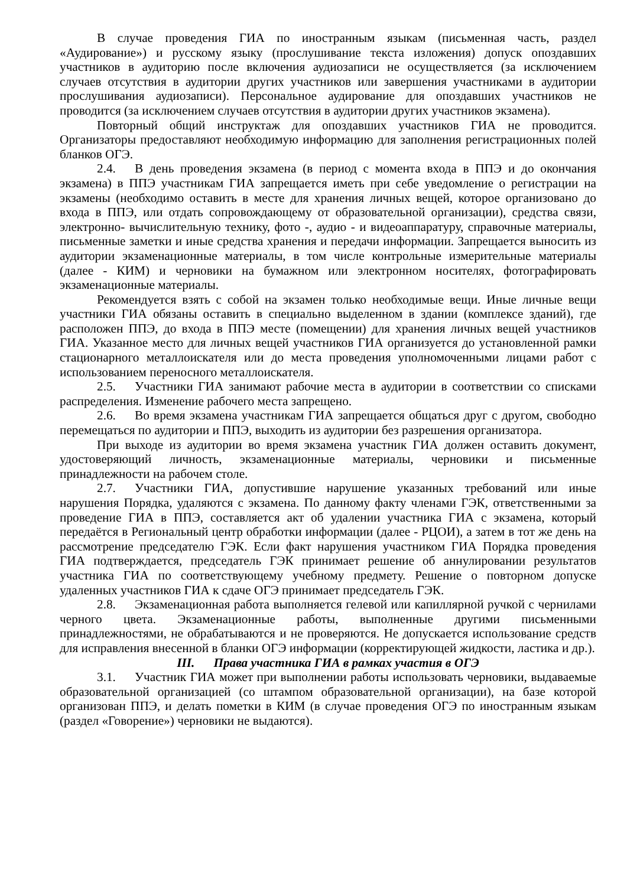В случае проведения ГИА по иностранным языкам (письменная часть, раздел «Аудирование») и русскому языку (прослушивание текста изложения) допуск опоздавших участников в аудиторию после включения аудиозаписи не осуществляется (за исключением случаев отсутствия в аудитории других участников или завершения участниками в аудитории прослушивания аудиозаписи). Персональное аудирование для опоздавших участников не проводится (за исключением случаев отсутствия в аудитории других участников экзамена).
Повторный общий инструктаж для опоздавших участников ГИА не проводится. Организаторы предоставляют необходимую информацию для заполнения регистрационных полей бланков ОГЭ.
2.4. В день проведения экзамена (в период с момента входа в ППЭ и до окончания экзамена) в ППЭ участникам ГИА запрещается иметь при себе уведомление о регистрации на экзамены (необходимо оставить в месте для хранения личных вещей, которое организовано до входа в ППЭ, или отдать сопровождающему от образовательной организации), средства связи, электронно- вычислительную технику, фото -, аудио - и видеоаппаратуру, справочные материалы, письменные заметки и иные средства хранения и передачи информации. Запрещается выносить из аудитории экзаменационные материалы, в том числе контрольные измерительные материалы (далее - КИМ) и черновики на бумажном или электронном носителях, фотографировать экзаменационные материалы.
Рекомендуется взять с собой на экзамен только необходимые вещи. Иные личные вещи участники ГИА обязаны оставить в специально выделенном в здании (комплексе зданий), где расположен ППЭ, до входа в ППЭ месте (помещении) для хранения личных вещей участников ГИА. Указанное место для личных вещей участников ГИА организуется до установленной рамки стационарного металлоискателя или до места проведения уполномоченными лицами работ с использованием переносного металлоискателя.
2.5. Участники ГИА занимают рабочие места в аудитории в соответствии со списками распределения. Изменение рабочего места запрещено.
2.6. Во время экзамена участникам ГИА запрещается общаться друг с другом, свободно перемещаться по аудитории и ППЭ, выходить из аудитории без разрешения организатора.
При выходе из аудитории во время экзамена участник ГИА должен оставить документ, удостоверяющий личность, экзаменационные материалы, черновики и письменные принадлежности на рабочем столе.
2.7. Участники ГИА, допустившие нарушение указанных требований или иные нарушения Порядка, удаляются с экзамена. По данному факту членами ГЭК, ответственными за проведение ГИА в ППЭ, составляется акт об удалении участника ГИА с экзамена, который передаётся в Региональный центр обработки информации (далее - РЦОИ), а затем в тот же день на рассмотрение председателю ГЭК. Если факт нарушения участником ГИА Порядка проведения ГИА подтверждается, председатель ГЭК принимает решение об аннулировании результатов участника ГИА по соответствующему учебному предмету. Решение о повторном допуске удаленных участников ГИА к сдаче ОГЭ принимает председатель ГЭК.
2.8. Экзаменационная работа выполняется гелевой или капиллярной ручкой с чернилами черного цвета. Экзаменационные работы, выполненные другими письменными принадлежностями, не обрабатываются и не проверяются. Не допускается использование средств для исправления внесенной в бланки ОГЭ информации (корректирующей жидкости, ластика и др.).
III. Права участника ГИА в рамках участия в ОГЭ
3.1. Участник ГИА может при выполнении работы использовать черновики, выдаваемые образовательной организацией (со штампом образовательной организации), на базе которой организован ППЭ, и делать пометки в КИМ (в случае проведения ОГЭ по иностранным языкам (раздел «Говорение») черновики не выдаются).